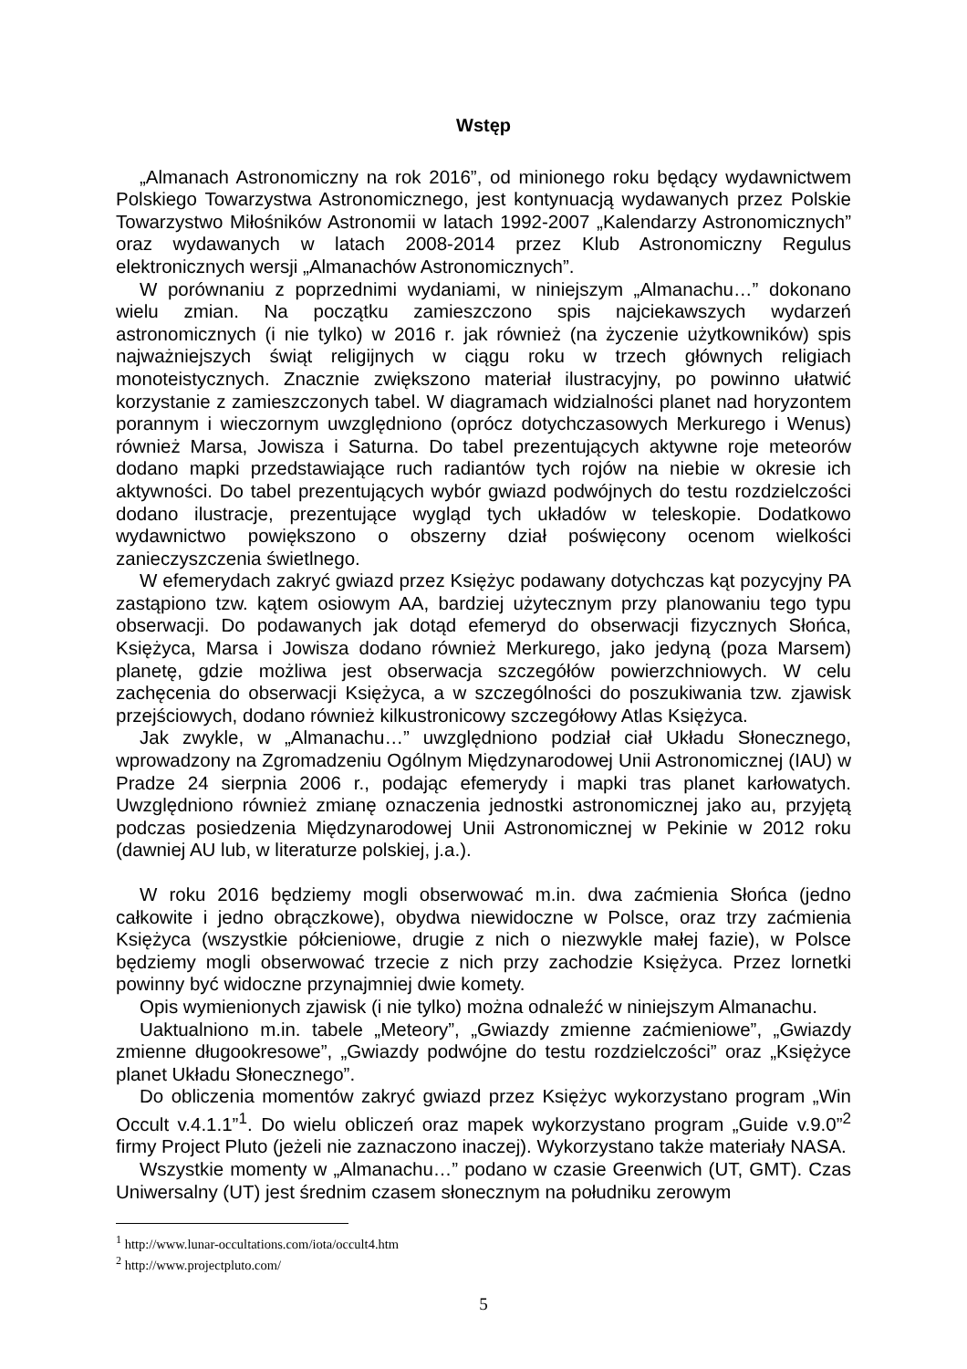Wstęp
„Almanach Astronomiczny na rok 2016”, od minionego roku będący wydawnictwem Polskiego Towarzystwa Astronomicznego, jest kontynuacją wydawanych przez Polskie Towarzystwo Miłośników Astronomii w latach 1992-2007 „Kalendarzy Astronomicznych” oraz wydawanych w latach 2008-2014 przez Klub Astronomiczny Regulus elektronicznych wersji „Almanachów Astronomicznych”.
W porównaniu z poprzednimi wydaniami, w niniejszym „Almanachu…” dokonano wielu zmian. Na początku zamieszczono spis najciekawszych wydarzeń astronomicznych (i nie tylko) w 2016 r. jak również (na życzenie użytkowników) spis najważniejszych świąt religijnych w ciągu roku w trzech głównych religiach monoteistycznych. Znacznie zwiększono materiał ilustracyjny, po powinno ułatwić korzystanie z zamieszczonych tabel. W diagramach widzialności planet nad horyzontem porannym i wieczornym uwzględniono (oprócz dotychczasowych Merkurego i Wenus) również Marsa, Jowisza i Saturna. Do tabel prezentujących aktywne roje meteorów dodano mapki przedstawiające ruch radiantów tych rojów na niebie w okresie ich aktywności. Do tabel prezentujących wybór gwiazd podwójnych do testu rozdzielczości dodano ilustracje, prezentujące wygląd tych układów w teleskopie. Dodatkowo wydawnictwo powiększono o obszerny dział poświęcony ocenom wielkości zanieczyszczenia świetlnego.
W efemerydach zakryć gwiazd przez Księżyc podawany dotychczas kąt pozycyjny PA zastąpiono tzw. kątem osiowym AA, bardziej użytecznym przy planowaniu tego typu obserwacji. Do podawanych jak dotąd efemeryd do obserwacji fizycznych Słońca, Księżyca, Marsa i Jowisza dodano również Merkurego, jako jedyną (poza Marsem) planetę, gdzie możliwa jest obserwacja szczegółów powierzchniowych. W celu zachęcenia do obserwacji Księżyca, a w szczególności do poszukiwania tzw. zjawisk przejściowych, dodano również kilkustronicowy szczegółowy Atlas Księżyca.
Jak zwykle, w „Almanachu…” uwzględniono podział ciał Układu Słonecznego, wprowadzony na Zgromadzeniu Ogólnym Międzynarodowej Unii Astronomicznej (IAU) w Pradze 24 sierpnia 2006 r., podając efemerydy i mapki tras planet karłowatych. Uwzględniono również zmianę oznaczenia jednostki astronomicznej jako au, przyjętą podczas posiedzenia Międzynarodowej Unii Astronomicznej w Pekinie w 2012 roku (dawniej AU lub, w literaturze polskiej, j.a.).
W roku 2016 będziemy mogli obserwować m.in. dwa zaćmienia Słońca (jedno całkowite i jedno obrączkowe), obydwa niewidoczne w Polsce, oraz trzy zaćmienia Księżyca (wszystkie półcieniowe, drugie z nich o niezwykle małej fazie), w Polsce będziemy mogli obserwować trzecie z nich przy zachodzie Księżyca. Przez lornetki powinny być widoczne przynajmniej dwie komety.
Opis wymienionych zjawisk (i nie tylko) można odnaleźć w niniejszym Almanachu.
Uaktualniono m.in. tabele „Meteory”, „Gwiazdy zmienne zaćmieniowe”, „Gwiazdy zmienne długookresowe”, „Gwiazdy podwójne do testu rozdzielczości” oraz „Księżyce planet Układu Słonecznego”.
Do obliczenia momentów zakryć gwiazd przez Księżyc wykorzystano program „Win Occult v.4.1.1”<sup>1</sup>. Do wielu obliczeń oraz mapek wykorzystano program „Guide v.9.0”<sup>2</sup> firmy Project Pluto (jeżeli nie zaznaczono inaczej). Wykorzystano także materiały NASA.
Wszystkie momenty w „Almanachu…” podano w czasie Greenwich (UT, GMT). Czas Uniwersalny (UT) jest średnim czasem słonecznym na południku zerowym
<sup>1</sup> http://www.lunar-occultations.com/iota/occult4.htm
<sup>2</sup> http://www.projectpluto.com/
5